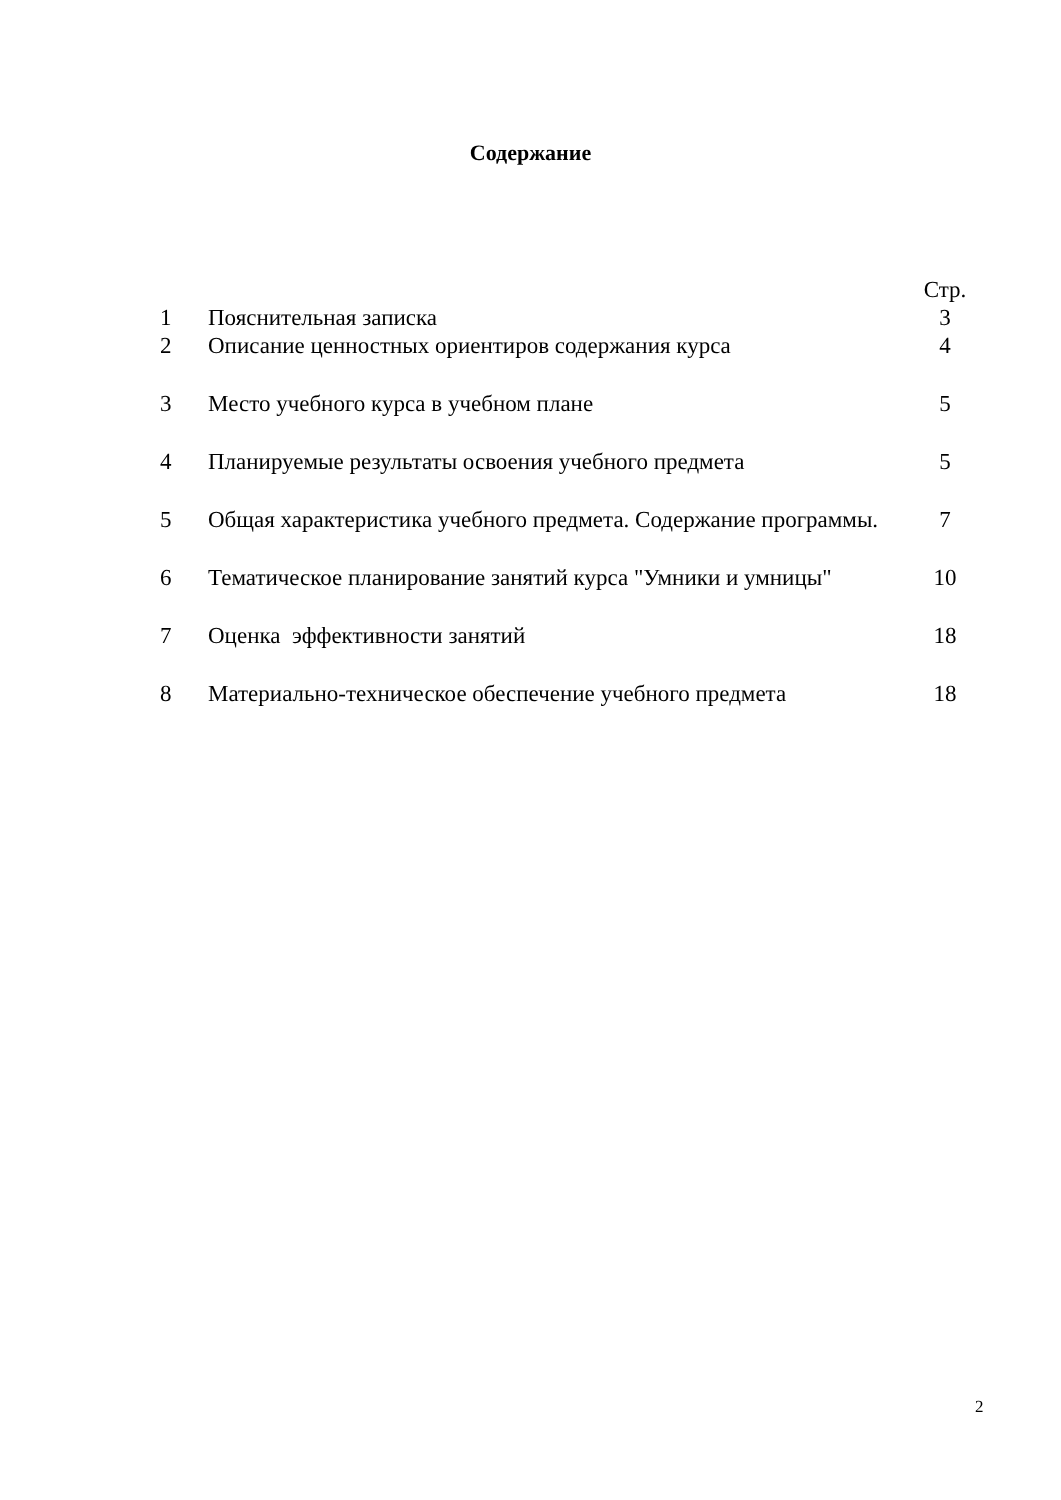Содержание
| | | Стр. |
| 1 | Пояснительная записка | 3 |
| 2 | Описание ценностных ориентиров содержания курса | 4 |
| 3 | Место учебного курса в учебном плане | 5 |
| 4 | Планируемые результаты освоения учебного предмета | 5 |
| 5 | Общая характеристика учебного предмета. Содержание программы. | 7 |
| 6 | Тематическое планирование занятий курса "Умники и умницы" | 10 |
| 7 | Оценка эффективности занятий | 18 |
| 8 | Материально-техническое обеспечение учебного предмета | 18 |
2